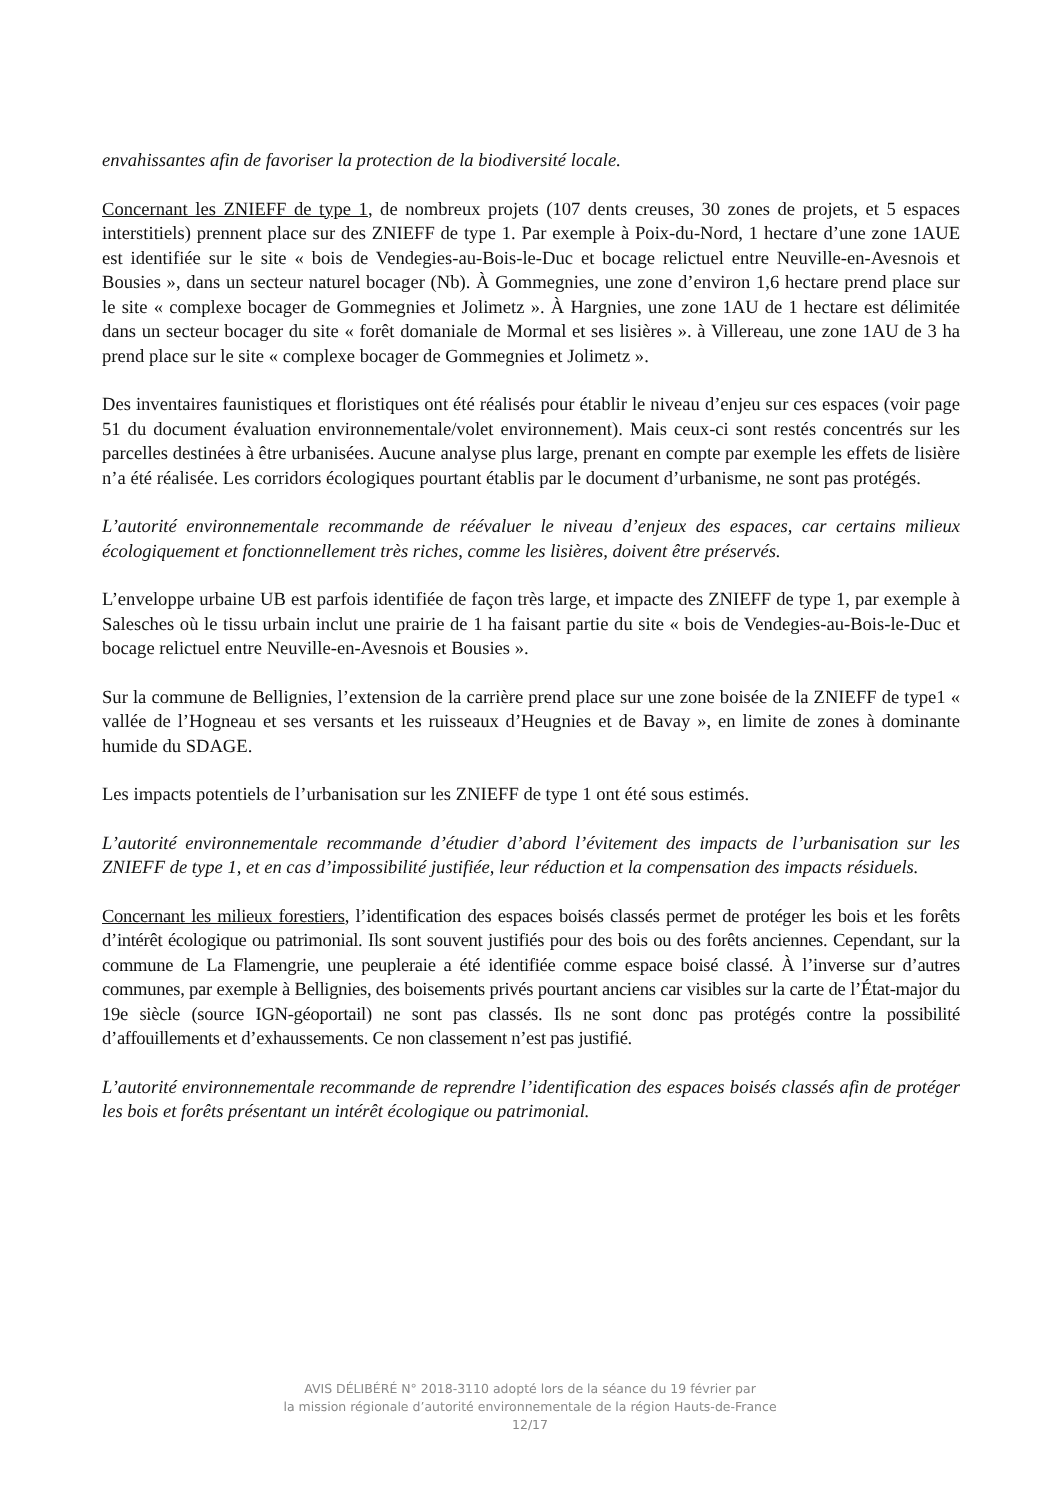envahissantes afin de favoriser la protection de la biodiversité locale.
Concernant les ZNIEFF de type 1, de nombreux projets (107 dents creuses, 30 zones de projets, et 5 espaces interstitiels) prennent place sur des ZNIEFF de type 1. Par exemple à Poix-du-Nord, 1 hectare d’une zone 1AUE est identifiée sur le site « bois de Vendegies-au-Bois-le-Duc et bocage relictuel entre Neuville-en-Avesnois et Bousies », dans un secteur naturel bocager (Nb). À Gommegnies, une zone d’environ 1,6 hectare prend place sur le site « complexe bocager de Gommegnies et Jolimetz ». À Hargnies, une zone 1AU de 1 hectare est délimitée dans un secteur bocager du site « forêt domaniale de Mormal et ses lisières ». à Villereau, une zone 1AU de 3 ha prend place sur le site « complexe bocager de Gommegnies et Jolimetz ».
Des inventaires faunistiques et floristiques ont été réalisés pour établir le niveau d’enjeu sur ces espaces (voir page 51 du document évaluation environnementale/volet environnement). Mais ceux-ci sont restés concentrés sur les parcelles destinées à être urbanisées. Aucune analyse plus large, prenant en compte par exemple les effets de lisière n’a été réalisée. Les corridors écologiques pourtant établis par le document d’urbanisme, ne sont pas protégés.
L’autorité environnementale recommande de réévaluer le niveau d’enjeux des espaces, car certains milieux écologiquement et fonctionnellement très riches, comme les lisières, doivent être préservés.
L’enveloppe urbaine UB est parfois identifiée de façon très large, et impacte des ZNIEFF de type 1, par exemple à Salesches où le tissu urbain inclut une prairie de 1 ha faisant partie du site « bois de Vendegies-au-Bois-le-Duc et bocage relictuel entre Neuville-en-Avesnois et Bousies ».
Sur la commune de Bellignies, l’extension de la carrière prend place sur une zone boisée de la ZNIEFF de type1 « vallée de l’Hogneau et ses versants et les ruisseaux d’Heugnies et de Bavay », en limite de zones à dominante humide du SDAGE.
Les impacts potentiels de l’urbanisation sur les ZNIEFF de type 1 ont été sous estimés.
L’autorité environnementale recommande d’étudier d’abord l’évitement des impacts de l’urbanisation sur les ZNIEFF de type 1, et en cas d’impossibilité justifiée, leur réduction et la compensation des impacts résiduels.
Concernant les milieux forestiers, l’identification des espaces boisés classés permet de protéger les bois et les forêts d’intérêt écologique ou patrimonial. Ils sont souvent justifiés pour des bois ou des forêts anciennes. Cependant, sur la commune de La Flamengrie, une peupleraie a été identifiée comme espace boisé classé. À l’inverse sur d’autres communes, par exemple à Bellignies, des boisements privés pourtant anciens car visibles sur la carte de l’État-major du 19e siècle (source IGN-géoportail) ne sont pas classés. Ils ne sont donc pas protégés contre la possibilité d’affouillements et d’exhaussements. Ce non classement n’est pas justifié.
L’autorité environnementale recommande de reprendre l’identification des espaces boisés classés afin de protéger les bois et forêts présentant un intérêt écologique ou patrimonial.
AVIS DÉLIBÉRÉ N° 2018-3110 adopté lors de la séance du 19 février par
la mission régionale d’autorité environnementale de la région Hauts-de-France
12/17